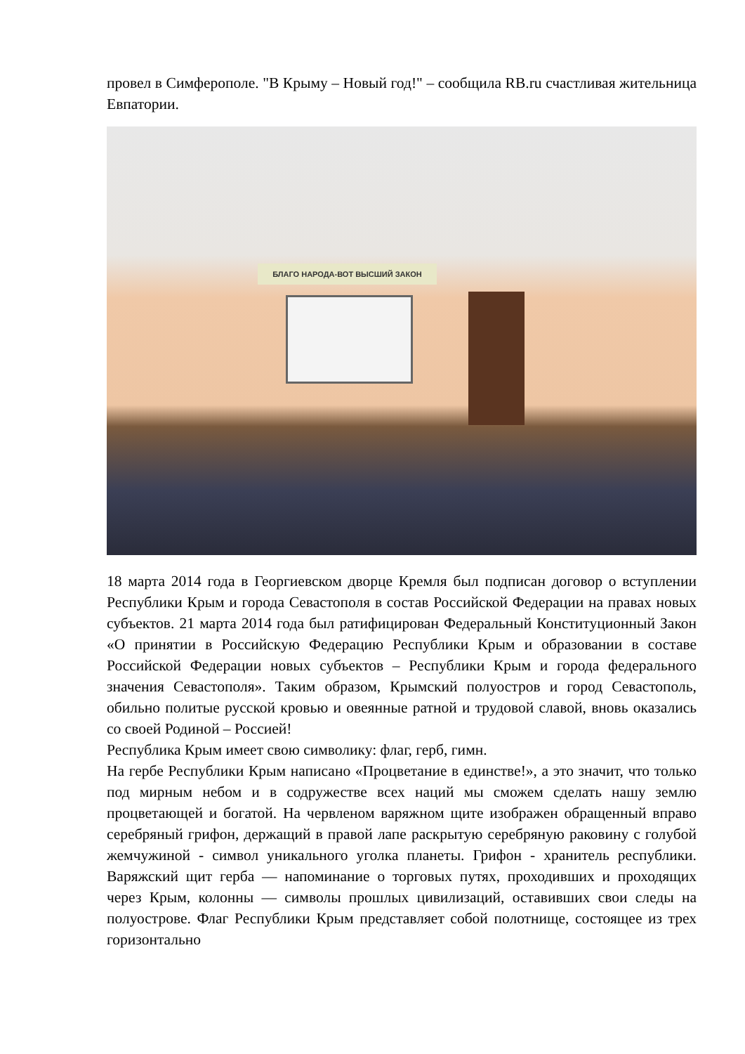провел в Симферополе. "В Крыму – Новый год!" – сообщила RB.ru счастливая жительница Евпатории.
БЛАГО НАРОДА-ВОТ ВЫСШИЙ ЗАКОН
18 марта 2014 года в Георгиевском дворце Кремля был подписан договор о вступлении Республики Крым и города Севастополя в состав Российской Федерации на правах новых субъектов. 21 марта 2014 года был ратифицирован Федеральный Конституционный Закон «О принятии в Российскую Федерацию Республики Крым и образовании в составе Российской Федерации новых субъектов – Республики Крым и города федерального значения Севастополя». Таким образом, Крымский полуостров и город Севастополь, обильно политые русской кровью и овеянные ратной и трудовой славой, вновь оказались со своей Родиной – Россией!
Республика Крым имеет свою символику: флаг, герб, гимн.
На гербе Республики Крым написано «Процветание в единстве!», а это значит, что только под мирным небом и в содружестве всех наций мы сможем сделать нашу землю процветающей и богатой. На червленом варяжном щите изображен обращенный вправо серебряный грифон, держащий в правой лапе раскрытую серебряную раковину с голубой жемчужиной - символ уникального уголка планеты. Грифон - хранитель республики. Варяжский щит герба — напоминание о торговых путях, проходивших и проходящих через Крым, колонны — символы прошлых цивилизаций, оставивших свои следы на полуострове. Флаг Республики Крым представляет собой полотнище, состоящее из трех горизонтально